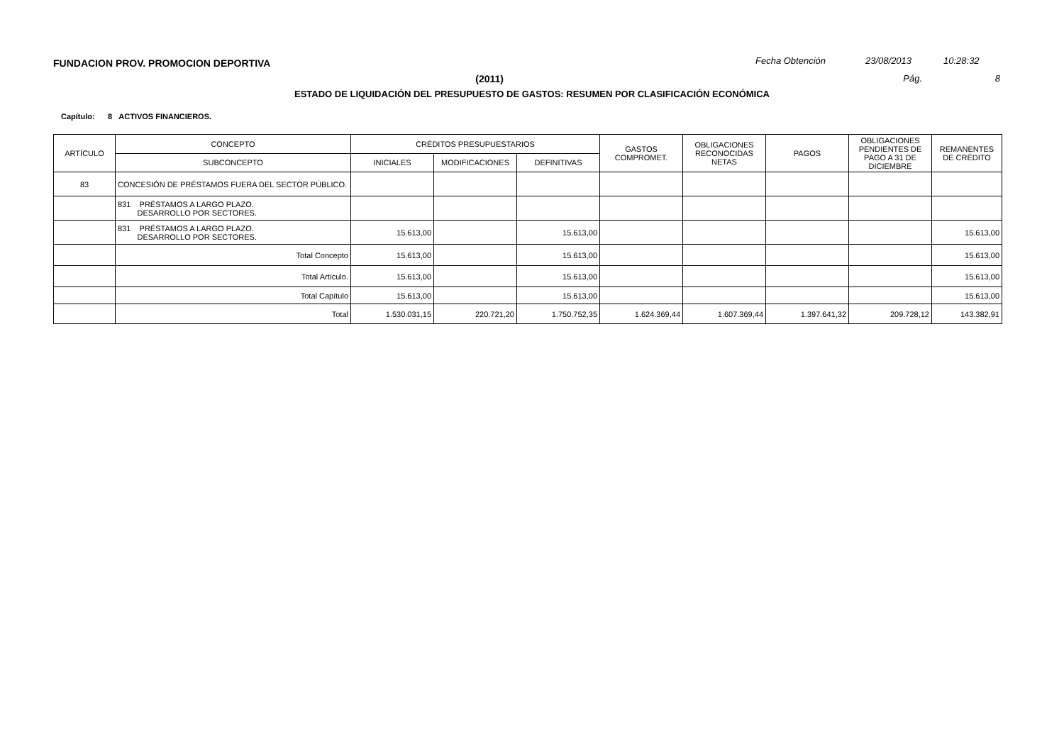FUNDACION PROV. PROMOCION DEPORTIVA
Fecha Obtención 23/08/2013 10:28:32
(2011) Pág. 8
ESTADO DE LIQUIDACIÓN DEL PRESUPUESTO DE GASTOS: RESUMEN POR CLASIFICACIÓN ECONÓMICA
Capítulo: 8 ACTIVOS FINANCIEROS.
| ARTÍCULO | CONCEPTO | CRÉDITOS PRESUPUESTARIOS | | | GASTOS COMPROMET. | OBLIGACIONES RECONOCIDAS NETAS | PAGOS | OBLIGACIONES PENDIENTES DE PAGO A 31 DE DICIEMBRE | REMANENTES DE CRÉDITO |
| --- | --- | --- | --- | --- | --- | --- | --- | --- | --- |
| | SUBCONCEPTO | INICIALES | MODIFICACIONES | DEFINITIVAS | | | | | |
| 83 | CONCESIÓN DE PRÉSTAMOS FUERA DEL SECTOR PÚBLICO. | | | | | | | | |
| | 831 PRÉSTAMOS A LARGO PLAZO. DESARROLLO POR SECTORES. | | | | | | | | |
| | 831 PRÉSTAMOS A LARGO PLAZO. DESARROLLO POR SECTORES. | 15.613,00 | | 15.613,00 | | | | | 15.613,00 |
| | Total Concepto | 15.613,00 | | 15.613,00 | | | | | 15.613,00 |
| | Total Artículo. | 15.613,00 | | 15.613,00 | | | | | 15.613,00 |
| | Total Capítulo | 15.613,00 | | 15.613,00 | | | | | 15.613,00 |
| | Total | 1.530.031,15 | 220.721,20 | 1.750.752,35 | 1.624.369,44 | 1.607.369,44 | 1.397.641,32 | 209.728,12 | 143.382,91 |